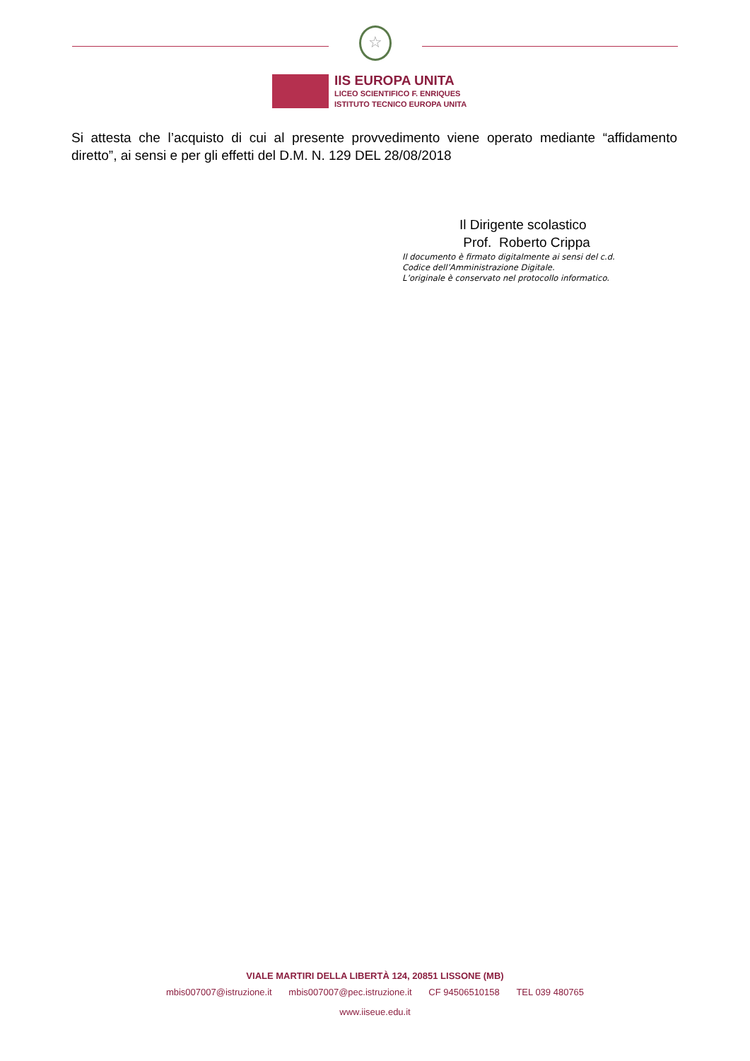☆
IIS EUROPA UNITA
LICEO SCIENTIFICO F. ENRIQUES
ISTITUTO TECNICO EUROPA UNITA
Si attesta che l’acquisto di cui al presente provvedimento viene operato mediante “affidamento diretto”, ai sensi e per gli effetti del D.M. N. 129 DEL 28/08/2018
Il Dirigente scolastico
Prof. Roberto Crippa
Il documento è firmato digitalmente ai sensi del c.d.
Codice dell’Amministrazione Digitale.
L’originale è conservato nel protocollo informatico.
VIALE MARTIRI DELLA LIBERTÀ 124, 20851 LISSONE (MB)
mbis007007@istruzione.it mbis007007@pec.istruzione.it CF 94506510158 TEL 039 480765
www.iiseue.edu.it